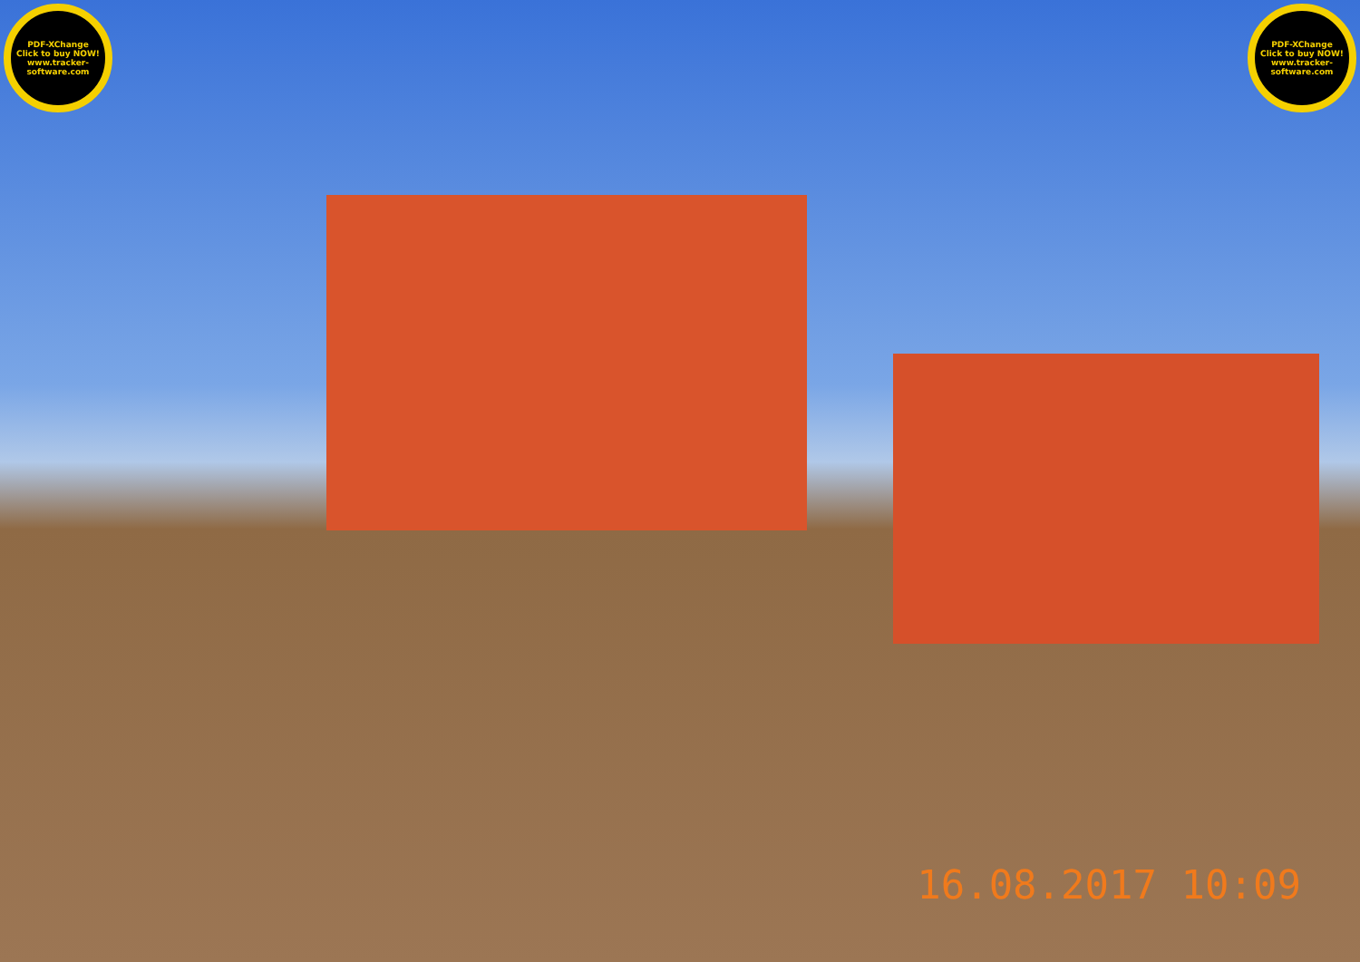PDF-XChange
Click to buy NOW!
www.tracker-software.com
PDF-XChange
Click to buy NOW!
www.tracker-software.com
16.08.2017 10:09